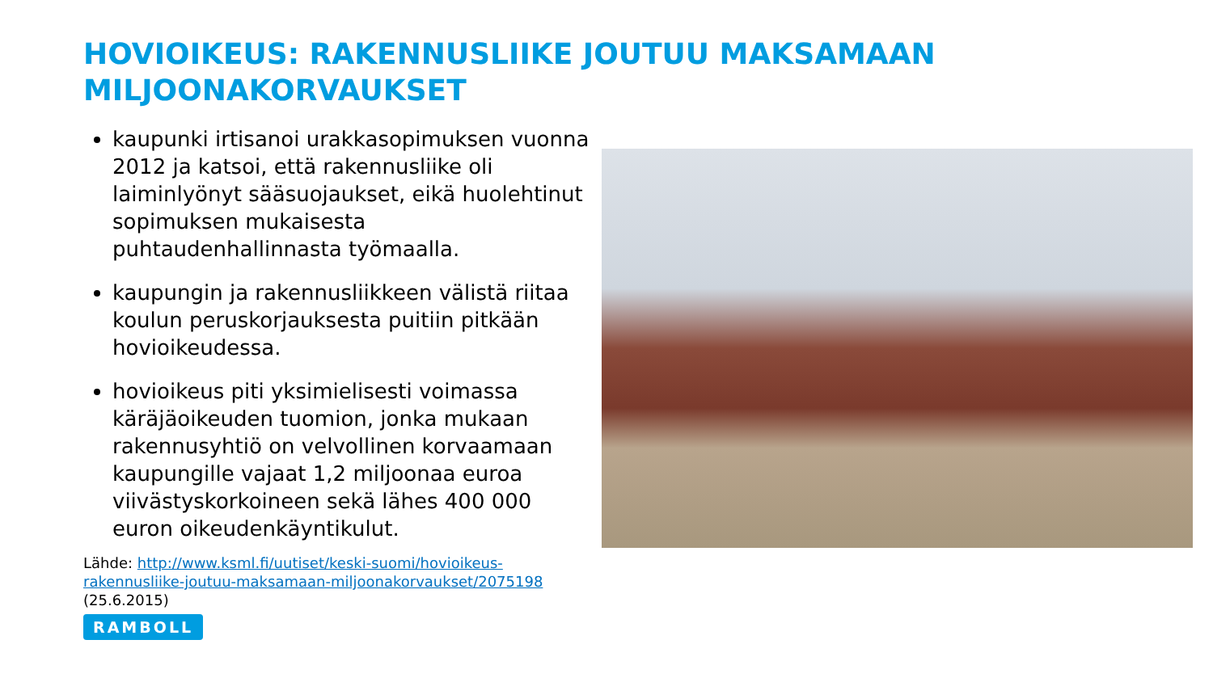HOVIOIKEUS: RAKENNUSLIIKE JOUTUU MAKSAMAAN MILJOONAKORVAUKSET
kaupunki irtisanoi urakkasopimuksen vuonna 2012 ja katsoi, että rakennusliike oli laiminlyönyt sääsuojaukset, eikä huolehtinut sopimuksen mukaisesta puhtaudenhallinnasta työmaalla.
kaupungin ja rakennusliikkeen välistä riitaa koulun peruskorjauksesta puitiin pitkään hovioikeudessa.
hovioikeus piti yksimielisesti voimassa käräjäoikeuden tuomion, jonka mukaan rakennusyhtiö on velvollinen korvaamaan kaupungille vajaat 1,2 miljoonaa euroa viivästyskorkoineen sekä lähes 400 000 euron oikeudenkäyntikulut.
Lähde: http://www.ksml.fi/uutiset/keski-suomi/hovioikeus-rakennusliike-joutuu-maksamaan-miljoonakorvaukset/2075198
(25.6.2015)
RAMBOLL